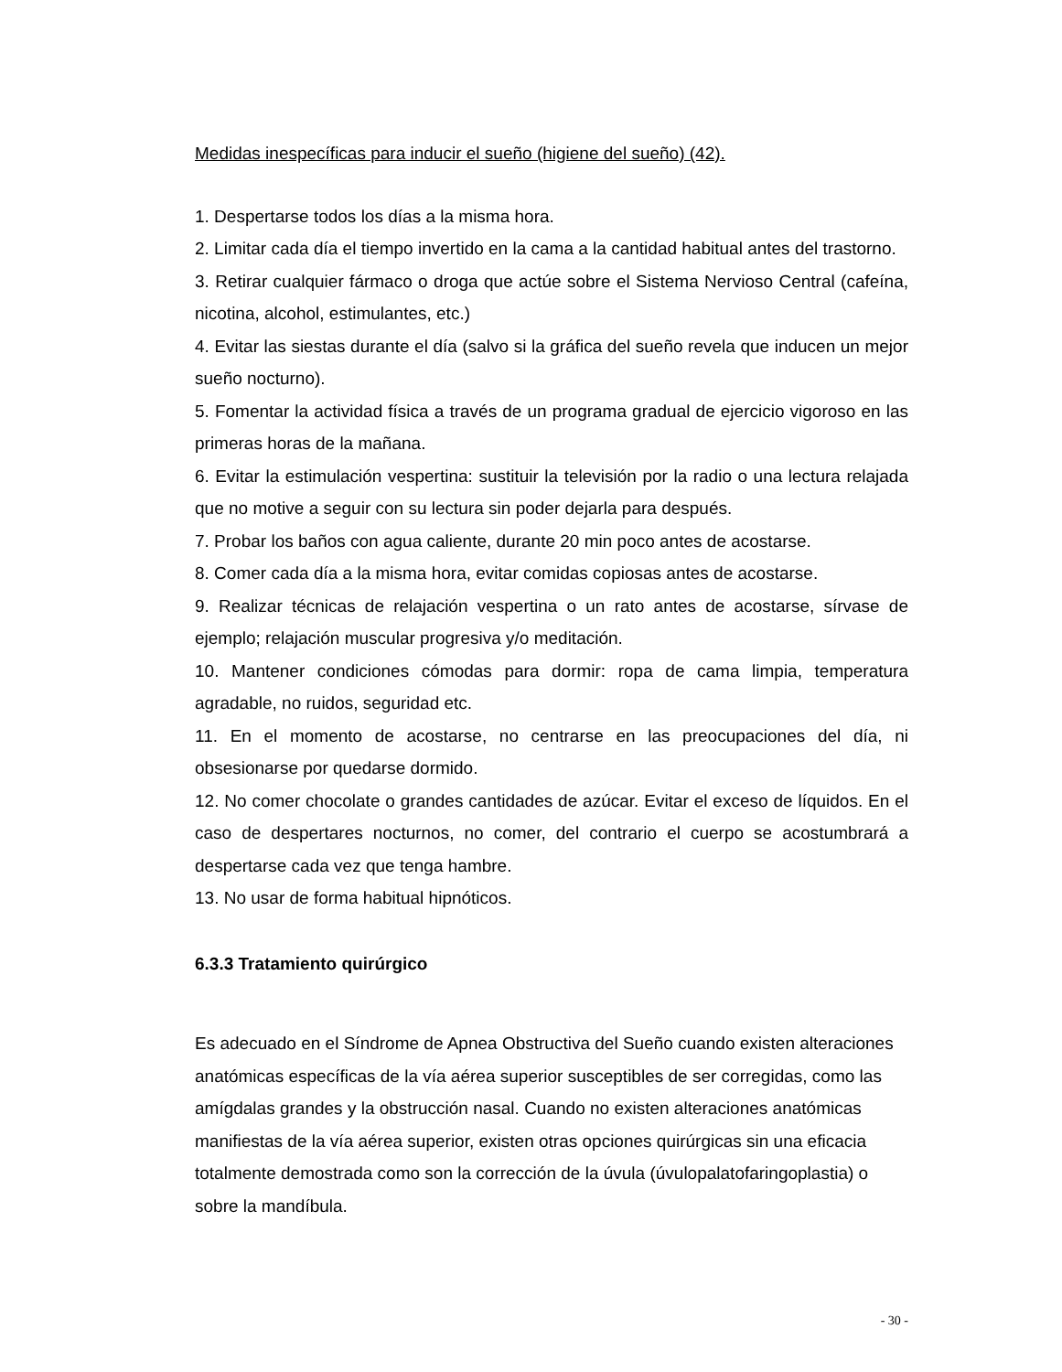Medidas inespecíficas para inducir el sueño (higiene del sueño) (42).
1. Despertarse todos los días a la misma hora.
2. Limitar cada día el tiempo invertido en la cama a la cantidad habitual antes del trastorno.
3. Retirar cualquier fármaco o droga que actúe sobre el Sistema Nervioso Central (cafeína, nicotina, alcohol, estimulantes, etc.)
4. Evitar las siestas durante el día (salvo si la gráfica del sueño revela que inducen un mejor sueño nocturno).
5. Fomentar la actividad física a través de un programa gradual de ejercicio vigoroso en las primeras horas de la mañana.
6. Evitar la estimulación vespertina: sustituir la televisión por la radio o una lectura relajada que no motive a seguir con su lectura sin poder dejarla para después.
7. Probar los baños con agua caliente, durante 20 min poco antes de acostarse.
8. Comer cada día a la misma hora, evitar comidas copiosas antes de acostarse.
9. Realizar técnicas de relajación vespertina o un rato antes de acostarse, sírvase de ejemplo; relajación muscular progresiva y/o meditación.
10. Mantener condiciones cómodas para dormir: ropa de cama limpia, temperatura agradable, no ruidos, seguridad etc.
11. En el momento de acostarse, no centrarse en las preocupaciones del día, ni obsesionarse por quedarse dormido.
12. No comer chocolate o grandes cantidades de azúcar. Evitar el exceso de líquidos. En el caso de despertares nocturnos, no comer, del contrario el cuerpo se acostumbrará a despertarse cada vez que tenga hambre.
13. No usar de forma habitual hipnóticos.
6.3.3 Tratamiento quirúrgico
Es adecuado en el Síndrome de Apnea Obstructiva del Sueño cuando existen alteraciones anatómicas específicas de la vía aérea superior susceptibles de ser corregidas, como las amígdalas grandes y la obstrucción nasal. Cuando no existen alteraciones anatómicas manifiestas de la vía aérea superior, existen otras opciones quirúrgicas sin una eficacia totalmente demostrada como son la corrección de la úvula (úvulopalatofaringoplastia) o sobre la mandíbula.
- 30 -